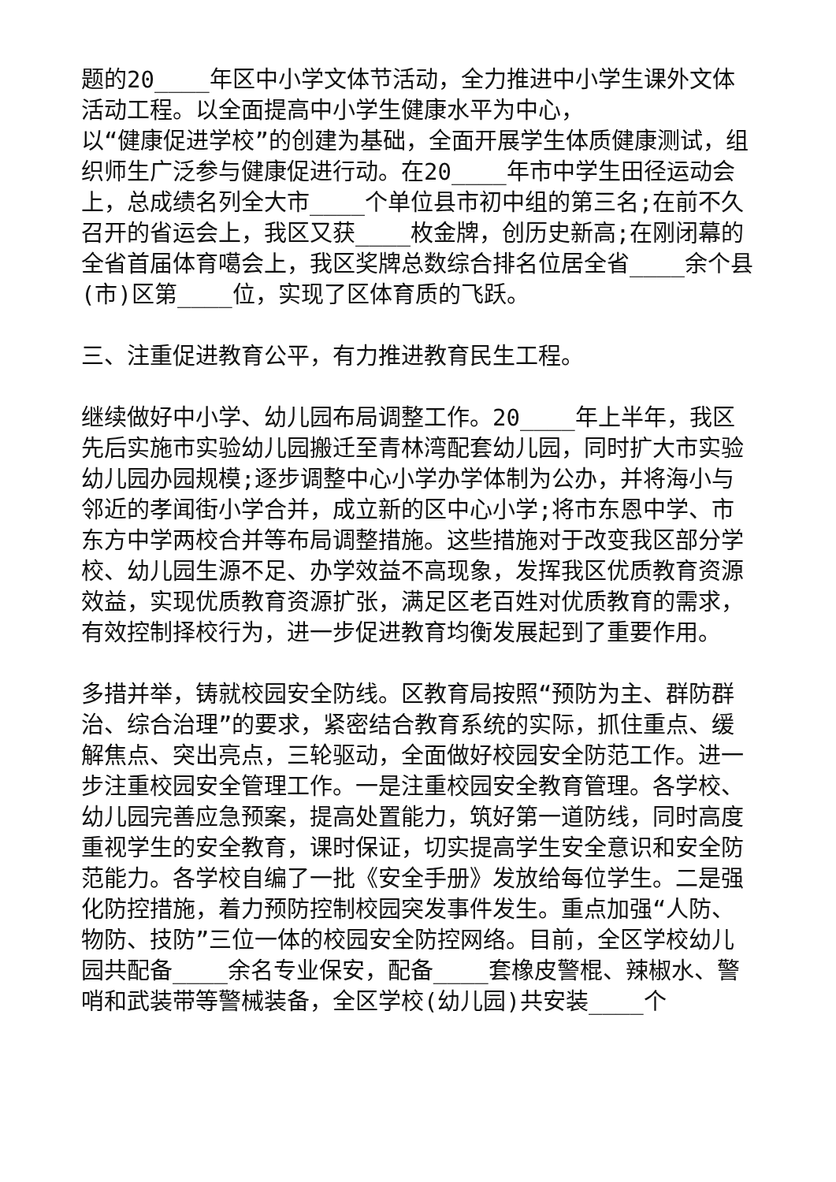题的20____年区中小学文体节活动，全力推进中小学生课外文体活动工程。以全面提高中小学生健康水平为中心，
以“健康促进学校”的创建为基础，全面开展学生体质健康测试，组织师生广泛参与健康促进行动。在20____年市中学生田径运动会上，总成绩名列全大市____个单位县市初中组的第三名;在前不久召开的省运会上，我区又获____枚金牌，创历史新高;在刚闭幕的全省首届体育噶会上，我区奖牌总数综合排名位居全省____余个县(市)区第____位，实现了区体育质的飞跃。
三、注重促进教育公平，有力推进教育民生工程。
继续做好中小学、幼儿园布局调整工作。20____年上半年，我区先后实施市实验幼儿园搬迁至青林湾配套幼儿园，同时扩大市实验幼儿园办园规模;逐步调整中心小学办学体制为公办，并将海小与邻近的孝闻街小学合并，成立新的区中心小学;将市东恩中学、市东方中学两校合并等布局调整措施。这些措施对于改变我区部分学校、幼儿园生源不足、办学效益不高现象，发挥我区优质教育资源效益，实现优质教育资源扩张，满足区老百姓对优质教育的需求，有效控制择校行为，进一步促进教育均衡发展起到了重要作用。
多措并举，铸就校园安全防线。区教育局按照“预防为主、群防群治、综合治理”的要求，紧密结合教育系统的实际，抓住重点、缓解焦点、突出亮点，三轮驱动，全面做好校园安全防范工作。进一步注重校园安全管理工作。一是注重校园安全教育管理。各学校、幼儿园完善应急预案，提高处置能力，筑好第一道防线，同时高度重视学生的安全教育，课时保证，切实提高学生安全意识和安全防范能力。各学校自编了一批《安全手册》发放给每位学生。二是强化防控措施，着力预防控制校园突发事件发生。重点加强“人防、物防、技防”三位一体的校园安全防控网络。目前，全区学校幼儿园共配备____余名专业保安，配备____套橡皮警棍、辣椒水、警哨和武装带等警械装备，全区学校(幼儿园)共安装____个